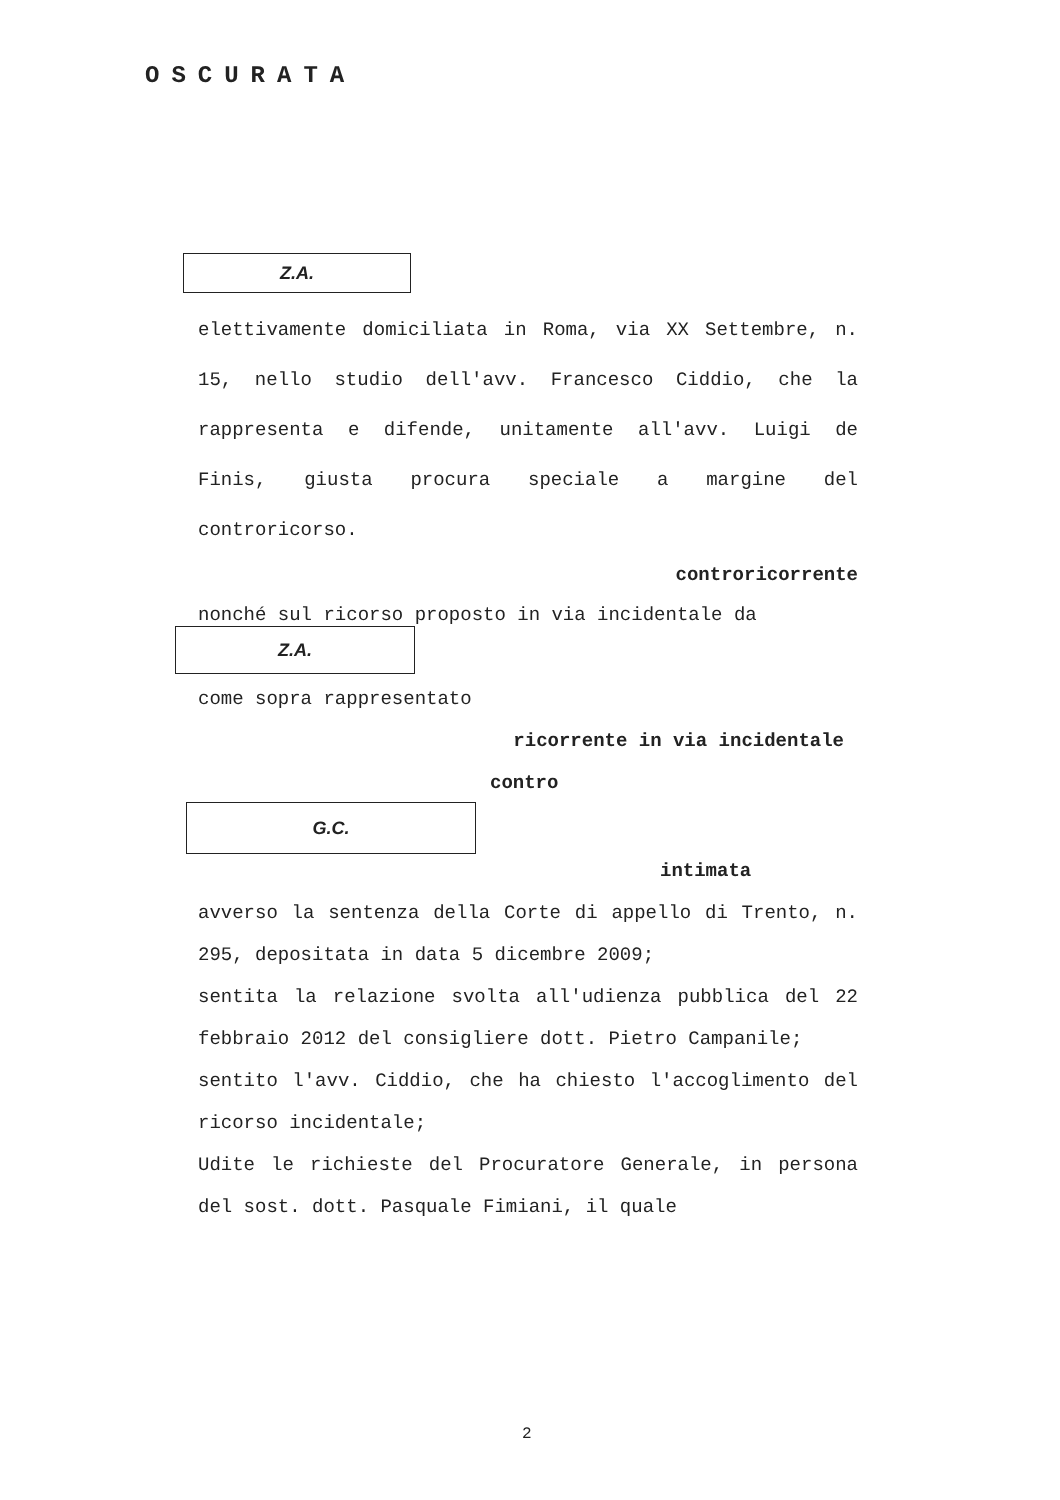OSCURATA
Z.A.
elettivamente domiciliata in Roma, via XX Settembre, n. 15, nello studio dell'avv. Francesco Ciddio, che la rappresenta e difende, unitamente all'avv. Luigi de Finis, giusta procura speciale a margine del controricorso.
controricorrente
nonché sul ricorso proposto in via incidentale da
Z.A.
come sopra rappresentato
ricorrente in via incidentale
contro
G.C.
intimata
avverso la sentenza della Corte di appello di Trento, n. 295, depositata in data 5 dicembre 2009;
sentita la relazione svolta all'udienza pubblica del 22 febbraio 2012 del consigliere dott. Pietro Campanile;
sentito l'avv. Ciddio, che ha chiesto l'accoglimento del ricorso incidentale;
Udite le richieste del Procuratore Generale, in persona del sost. dott. Pasquale Fimiani, il quale
2